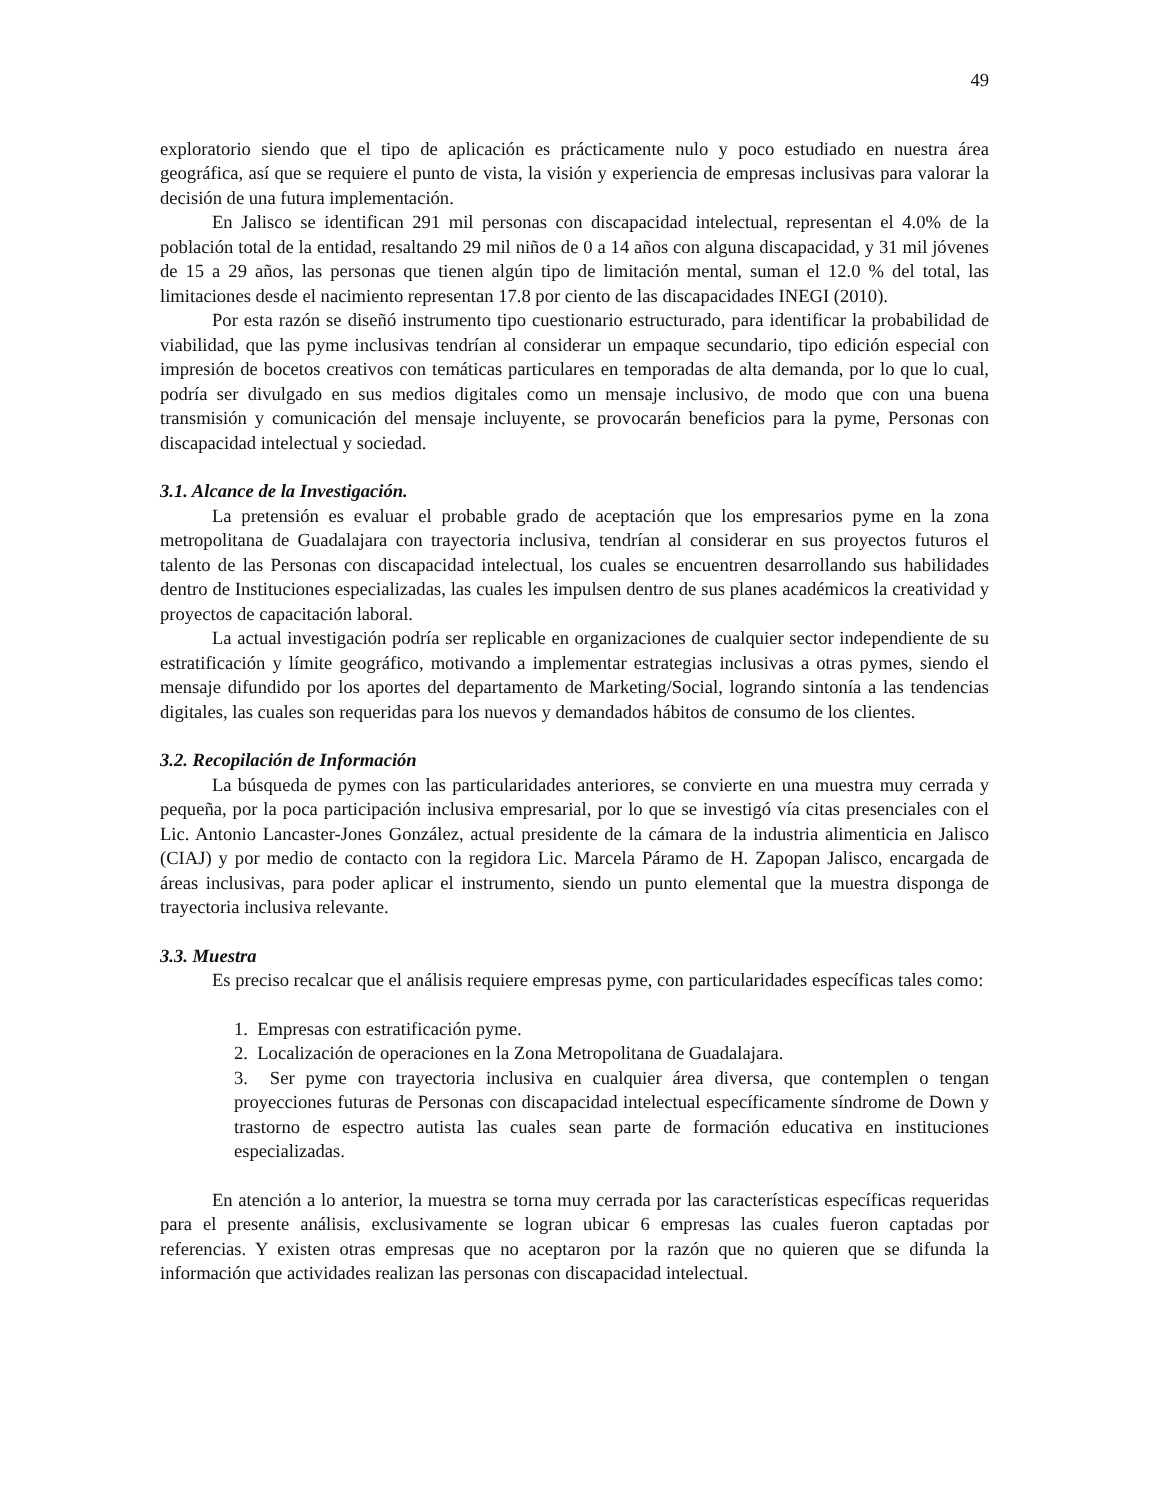49
exploratorio siendo que el tipo de aplicación es prácticamente nulo y poco estudiado en nuestra área geográfica, así que se requiere el punto de vista, la visión y experiencia de empresas inclusivas para valorar la decisión de una futura implementación.
En Jalisco se identifican 291 mil personas con discapacidad intelectual, representan el 4.0% de la población total de la entidad, resaltando 29 mil niños de 0 a 14 años con alguna discapacidad, y 31 mil jóvenes de 15 a 29 años, las personas que tienen algún tipo de limitación mental, suman el 12.0 % del total, las limitaciones desde el nacimiento representan 17.8 por ciento de las discapacidades INEGI (2010).
Por esta razón se diseñó instrumento tipo cuestionario estructurado, para identificar la probabilidad de viabilidad, que las pyme inclusivas tendrían al considerar un empaque secundario, tipo edición especial con impresión de bocetos creativos con temáticas particulares en temporadas de alta demanda, por lo que lo cual, podría ser divulgado en sus medios digitales como un mensaje inclusivo, de modo que con una buena transmisión y comunicación del mensaje incluyente, se provocarán beneficios para la pyme, Personas con discapacidad intelectual y sociedad.
3.1. Alcance de la Investigación.
La pretensión es evaluar el probable grado de aceptación que los empresarios pyme en la zona metropolitana de Guadalajara con trayectoria inclusiva, tendrían al considerar en sus proyectos futuros el talento de las Personas con discapacidad intelectual, los cuales se encuentren desarrollando sus habilidades dentro de Instituciones especializadas, las cuales les impulsen dentro de sus planes académicos la creatividad y proyectos de capacitación laboral.
La actual investigación podría ser replicable en organizaciones de cualquier sector independiente de su estratificación y límite geográfico, motivando a implementar estrategias inclusivas a otras pymes, siendo el mensaje difundido por los aportes del departamento de Marketing/Social, logrando sintonía a las tendencias digitales, las cuales son requeridas para los nuevos y demandados hábitos de consumo de los clientes.
3.2. Recopilación de Información
La búsqueda de pymes con las particularidades anteriores, se convierte en una muestra muy cerrada y pequeña, por la poca participación inclusiva empresarial, por lo que se investigó vía citas presenciales con el Lic. Antonio Lancaster-Jones González, actual presidente de la cámara de la industria alimenticia en Jalisco (CIAJ) y por medio de contacto con la regidora Lic. Marcela Páramo de H. Zapopan Jalisco, encargada de áreas inclusivas, para poder aplicar el instrumento, siendo un punto elemental que la muestra disponga de trayectoria inclusiva relevante.
3.3. Muestra
Es preciso recalcar que el análisis requiere empresas pyme, con particularidades específicas tales como:
1. Empresas con estratificación pyme.
2. Localización de operaciones en la Zona Metropolitana de Guadalajara.
3. Ser pyme con trayectoria inclusiva en cualquier área diversa, que contemplen o tengan proyecciones futuras de Personas con discapacidad intelectual específicamente síndrome de Down y trastorno de espectro autista las cuales sean parte de formación educativa en instituciones especializadas.
En atención a lo anterior, la muestra se torna muy cerrada por las características específicas requeridas para el presente análisis, exclusivamente se logran ubicar 6 empresas las cuales fueron captadas por referencias. Y existen otras empresas que no aceptaron por la razón que no quieren que se difunda la información que actividades realizan las personas con discapacidad intelectual.